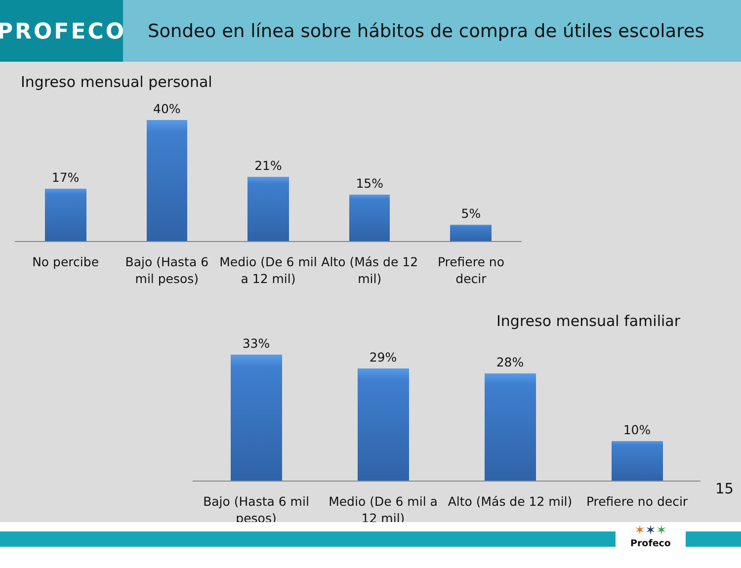PROFECO
Sondeo en línea sobre hábitos de compra de útiles escolares
Ingreso mensual personal
17%
40%
21%
15%
5%
No percibe Bajo (Hasta 6 mil pesos) Medio (De 6 mil a 12 mil) Alto (Más de 12 mil) Prefiere no decir
Ingreso mensual familiar
33%
29%
28%
10%
Bajo (Hasta 6 mil pesos) Medio (De 6 mil a 12 mil) Alto (Más de 12 mil) Prefiere no decir
15
✶✶✶
Profeco